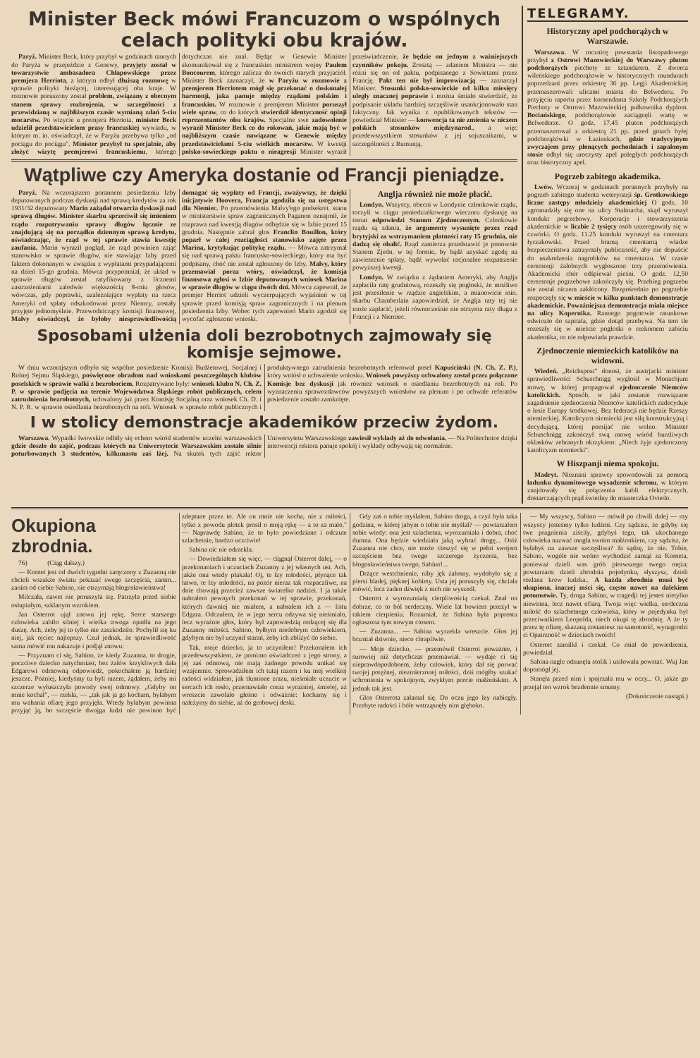Minister Beck mówi Francuzom o wspólnych celach polityki obu krajów.
Paryż. Minister Beck, który przybył w godzinach rannych do Paryża w przejeździe z Genewy, przyjęty został w towarzystwie ambasadora Chłapowskiego przez premjera Herriota, z którym odbył dłuższą rozmowę w sprawie polityki bieżącej, interesującej oba kraje. W rozmowie poruszony został problem, związany z obecnym stanem sprawy rozbrojenia, w szczególności z przewidzianą w najbliższym czasie wymianą zdań 5-ciu mocarstw. Po wizycie u premjera Herriota, minister Beck udzielił przedstawicielom prasy francuskiej wywiadu, w którym m. in. oświadczył, że w Paryżu przebywa tylko „od pociągu do pociągu". Minister przybył tu specjalnie, aby złożyć wizytę premjerowi francuskiemu, którego dotychczas nie znał. Będąc w Genewie Minister skomunikował się z francuskim ministrem wojny Paulem Boncourem, którego zalicza do swoich starych przyjaciół. Minister Beck zaznaczył, że w Paryżu w rozmowie z premjerem Herriotem mógł się przekonać o doskonałej harmonji, jaka panuje między rządami polskim i francuskim. W rozmowie z premjerem Minister poruszył wiele spraw, co do których stwierdził identyczność opinji reprezentantów obu krajów. Specjalne swe zadowolenie wyraził Minister Beck co do rokowań, jakie mają być w najbliższym czasie nawiązane w Genewie między przedstawicielami 5-ciu wielkich mocarstw. W kwestji polsko-sowieckiego paktu o nieagresji Minister wyraził przeświadczenie, że będzie on jednym z ważniejszych czynników pokoju. Zresztą — zdaniem Ministra — nie różni się on od paktu, podpisanego z Sowietami przez Francję. Pakt ten nie był improwizacją — zaznaczył Minister. Stosunki polsko-sowieckie od kilku miesięcy uległy znacznej poprawie i można śmiało stwierdzić, że podpisanie układu bardziej szczęśliwie usankcjonowało stan faktyczny. Jak wynika z opublikowanych tekstów — powiedział Minister — konwencja ta nie zmienia w niczem polskich stosunków międzynarod., a więc przedewszystkiem stosunków z jej sojusznikami, w szczególności z Rumunją.
Wątpliwe czy Ameryka dostanie od Francji pieniądze.
Paryż. Na wczorajszem porannem posiedzeniu Izby deputowanych podczas dyskusji nad sprawą kredytów za rok 1931/32 deputowany Marin zażądał otwarcia dyskusji nad sprawą długów. Minister skarbu sprzeciwił się imieniem rządu rozpatrywaniu sprawy długów łącznie ze znajdującą się na porządku dziennym sprawą kredytu, oświadczając, że rząd w tej sprawie stawia kwestję zaufania. Marin wyraził pogląd, że rząd powinien zająć stanowisko w sprawie długów, nie stawiając Izby przed faktem dokonanym w związku z wypłatami przypadającemi na dzień 15-go grudnia. Mówca przypomniał, że układ w sprawie długów został ratyfikowany z licznemi zastrzeżeniami zaledwie większością 8-miu głosów, wówczas, gdy poprawki, uzależniające wypłaty na rzecz Ameryki od spłaty odszkodowań przez Niemcy, zostały przyjęte jednomyślnie. Przewodniczący komisji finansowej, Malvy oświadczył, że byłoby niesprawiedliwością domagać się wypłaty od Francji, zważywszy, że dzięki inicjatywie Hoovera, Francja zgodziła się na ustępstwa dla Niemiec. Po przemówieniu Malvy'ego podsekret. stanu w ministerstwie spraw zagranicznych Paganon oznajmił, że rozprawa nad kwestją długów odbędzie się w Izbie przed 15 grudnia. Następnie zabrał głos Franclin Bouillon, który poparł w całej rozciągłości stanowisko zajęte przez Marina, krytykując politykę rządu. — Mówca zatrzymał się nad sprawą paktu francusko-sowieckiego, który ma być podpisany, choć nie został zgłoszony do Izby. Malvy, który przemawiał poraz wtóry, oświadczył, że komisja finansowa zgłosi w Izbie deputowanych wniosek Marina w sprawie długów w ciągu dwóch dni. Mówca zapewnił, że premjer Herriot udzieli wyczerpujących wyjaśnień w tej sprawie przed komisją spraw zagranicznych i na plenum posiedzenia Izby. Wobec tych zapewnień Marin zgodził się wycofać zgłoszone wnioski.
Anglja również nie może płacić.
Londyn. Wszyscy, obecni w Londynie członkowie rządu, toczyli w ciągu poniedziałkowego wieczoru dyskusję na temat odpowiedzi Stanom Zjednoczonym. Członkowie rządu są zdania, że argumenty wysunięte przez rząd brytyjski za wstrzymaniem płatności raty 15 grudnia, nie dadzą się obalić. Rząd zamierza przedstawić je ponownie Stanom Zjedn. w tej formie, by bądź uzyskać zgodę na zawieszenie spłaty, bądź wywołać racjonalne rozpatrzenie powyższej kwestji.
Londyn. W związku z żądaniem Ameryki, aby Anglja zapłaciła ratę grudniową, rozeszły się pogłoski, że możliwe jest przesilenie w rządzie angielskim, a mianowicie min. skarbu Chamberlain zapowiedział, że Anglja raty tej nie może zapłacić, jeżeli równocześnie nie otrzyma raty długu z Francji i z Niemiec.
Sposobami ulżenia doli bezrobotnych zajmowały się komisje sejmowe.
W dniu wczorajszym odbyło się wspólne posiedzenie Komisji Budżetowej, Socjalnej i Rolnej Sejmu Śląskiego, poświęcone obradom nad wnioskami poszczególnych klubów poselskich w sprawie walki z bezrobociem. Rozpatrywane były: wniosek klubu N. Ch. Z. P. w sprawie podjęcia na terenie Województwa Śląskiego robót publicznych, celem zatrudnienia bezrobotnych, uchwalony już przez Komisję Socjalną oraz wniosek Ch. D. i N. P. R. w sprawie osiedlania bezrobotnych na roli. Wniosek w sprawie robót publicznych i produktywnego zatrudnienia bezrobotnych referował poseł Kapuściński (N. Ch. Z. P.), który wniósł o uchwalenie wniosku. Wniosek powyższy uchwalony został przez połączone Komisje bez dyskusji jak również wniosek o osiedlaniu bezrobotnych na roli. Po wyznaczeniu sprawozdawców powyższych wniosków na plenum i po uchwale referatów posiedzenie zostało zamknięte.
I w stolicy demonstracje akademików przeciw żydom.
Warszawa. Wypadki lwowskie odbiły się echem wśród studentów uczelni warszawskich gdzie doszło do zajść, podczas których na Uniwersytecie Warszawskim zostało silnie poturbowanych 3 studentów, kilkunastu zaś lżej. Na skutek tych zajść rektor Uniwersytetu Warszawskiego zawiesił wykłady aż do odwołania. — Na Politechnice dzięki interwencji rektora panuje spokój i wykłady odbywają się normalnie.
TELEGRAMY.
Historyczny apel podchorążych w Warszawie.
Warszawa. W rocznicę powstania listopadowego przybył z Ostrowi Mazowieckiej do Warszawy pluton podchorążych piechoty ze sztandarem. Z dworca wileńskiego podchorążowie w historycznych mundurach poprzedzani przez orkiestrę 36 pp. Legji Akademickiej przemaszerowali ulicami miasta do Belwederu. Po przyjęciu raportu przez komendanta Szkoły Podchorążych Piechoty w Ostrowi Mazowieckiej pułkownika dyplom. Bociańskiego, podchorążowie zaciągnęli wartę w Belwederze. O godz. 17,45 pluton podchorążych przemaszerował z orkiestrą 21 pp. przed gmach byłej podchorążówki w Łazienkach, gdzie tradycyjnym zwyczajem przy płonących pochodniach i zapalonym stosie odbył się uroczysty apel poległych podchorążych oraz historyczny apel.
Pogrzeb zabitego akademika.
Lwów. Wczoraj w godzinach porannych przybyły na pogrzeb zabitego studenta weterynarji śp. Grotkowskiego liczne zastępy młodzieży akademickiej O godz. 10 zgromadziły się one na ulicy Stalmacha, skąd wyruszył kondukt pogrzebowy. Korporacje i stowarzyszenia akademickie w liczbie 2 tysięcy osób uszeregowały się w czwórki. O godz. 11.25 kondukt wyruszył na cmentarz łyczakowski. Przed bramą cmentarną władze bezpieczeństwa zatrzymały publiczność, aby nie dopuścić do uszkodzenia nagrobków na cmentarzu. W czasie ceremonji żałobnych wygłoszono trzy przemówienia. Akademicki chór odśpiewał pieśni. O godz. 12,50 ceremonje pogrzebowe zakończyły się. Przebieg pogrzebu nie został niczem zakłócony. Bezpośrednio po pogrzebie rozpoczęły się w mieście w kilku punktach demonstracje akademickie. Poważniejsza demonstracja miała miejsce na ulicy Kopernika. Rannego pogotowie ratunkowe odwiozło do szpitala, gdzie dotąd przebywa. Na tem tle rozeszły się w mieście pogłoski o rzekomem zabiciu akademika, co nie odpowiada prawdzie.
Zjednoczenie niemieckich katolików na widowni.
Wiedeń. „Reichspost" donosi, że austrjacki minister sprawiedliwości Schuschnigg wygłosił w Monachjum mowę, w której propagował zjednoczenie Niemców katolickich. Sposób, w jaki zostanie rozwiązane zagadnienie zjednoczenia Niemców katolickich zadecyduje o losie Europy środkowej. Bez federacji nie będzie Rzeszy niemieckiej. Katolicyzm niemiecki jest siłą konstrukcyjną i decydującą, której pomijać nie wolno. Minister Schuschnigg zakończył swą mowę wśród burzliwych oklasków zebranych okrzykiem: „Niech żyje zjednoczony katolicyzm niemiecki".
W Hiszpanji niema spokoju.
Madryt. Nieznani sprawcy spowodowali za pomocą ładunku dynamitowego wysadzenie schronu, w którym znajdowały się połączenia kabli elektrycznych, dostarczających prąd świetlny do miasteczka Oviedo.
Okupiona zbrodnia.
76) (Ciąg dalszy.)
— Kornet jest od dwóch tygodni zaręczony z Zuzanną nie chcieli wszakże światu pokazać swego szczęścia, zanim... zanim od ciebie Sabino, nie otrzymają błogosławieństwa!
Milczała, nawet nie poruszyła się. Patrzyła przed siebie osłupiałym, szklanym wzrokiem.
Jan Osterrot ujął znowu jej rękę. Serce starszego człowieka zabiło silniej i wielka trwoga opadła na jego duszę. Ach, żeby jej to tylko nie zaszkodziło. Pochylił się ku niej, jak ojciec najlepszy. Czuł jednak, że sprawiedliwość sama mówić mu nakazuje i podjął znowu:
— Przyznam ci się, Sabino, że kiedy Zuzanna, to drogie, poczciwe dziecko natychmiast, bez żalów krzykliwych dała Edgarowi odmowną odpowiedź, pokochałem ją bardziej jeszcze. Później, kiedyśmy tu byli razem, żądałem, żeby mi szczerze wyłuszczyła powody swej odmowy. „Gdyby on mnie kochał", — rzekła, — „tak jak ja go kocham, byłabym mu wahania ofiarę jego przyjęła. Wtedy byłabym powinna przyjąć ją, bo szczęście dwojga ludzi nie powinno być zdeptane przez to. Ale on mnie nie kocha, nie z miłości, tylko z powodu plotek prosił o moją rękę — a to za mało." — Naprawdę Sabino, że to było powiedziane i odczute szlachetnie, bardzo uczciwie!
Sabina nic nie odrzekła.
— Dowiedziałem się więc, — ciągnął Osterrot dalej, — o przekonaniach i uczuciach Zuzanny z jej własnych ust. Ach, jakże ona wtedy płakała! Oj, te łzy młodości, płynące tak łatwo, te łzy młodości, na pozór nieraz tak rozpaczliwe, na dnie chowają przecież zawsze światełko nadziei. I ja także nabrałem pewnych przekonań w tej sprawie, przekonań, których dawniej nie miałem, a nabrałem ich z — listu Edgara. Odczułem, że w jego sercu odzywa się nieśmiało, lecz wyraźnie głos, który był zapowiedzią rodzącej się dla Zuzanny miłości. Sabino, byłbym niedobrym człowiekiem, gdybym nie był uczynił starań, żeby ich zbliżyć do siebie.
Tak, moje dziecko, ja to uczyniłem! Przekonałem ich przedewszystkiem, że pomimo oświadczeń z jego strony, a jej zaś odmową, nie mają żadnego powodu unikać się wzajemnie. Sprowadziłem ich tutaj razem i ku mej wielkiej radości widziałem, jak tłumione zrazu, nieśmiałe uczucie w sercach ich rosło, przemawiało coraz wyraźniej, śmielej, aż wreszcie zawołało głośno i odważnie: kochamy się i należymy do siebie, aż do grobowej deski.
Gdy zaś o tobie myślałem, Sabino droga, a czyż była taka godzina, w której jabym o tobie nie myślał? — powtarzałem sobie wtedy: ona jest szlachetna, wyrozumiała i dobra, choć dumna. Ona będzie wiedziała jaką wybrać drogę... Otóż Zuzanna nie chce, nie może cieszyć się w pełni swojem szczęściem bez twego szczerego życzenia, bez błogosławieństwa twego, Sabino!...
Drżące westchnienie, niby jęk żałosny, wydobyło się z piersi bladej, pięknej kobiety. Usta jej poruszyły się, chciała mówić, lecz żaden dźwięk z nich nie wyszedł.
Osterrot z wyrozumiałą cierpliwością czekał. Znał on dobrze, co to ból serdeczny. Wiele lat bowiem przeżył w takiem cierpieniu. Rozumiał, że Sabina była poprostu ogłuszona tym nowym ciosem.
— Zuzanna... — Sabina wyrzekła wreszcie. Głos jej brzmiał dziwnie, nieco chrapliwie.
— Moje dziecko, — przemówił Osterrot poważnie, i surowiej niż dotychczas przemawiał. — wydaje ci się nieprawdopodobnem, żeby człowiek, który dał się porwać twojej potężnej, niezmierzonej miłości, dziś mógłby szukać schronienia w spokojnym, zwykłym porcie małżeńskim. A jednak tak jest.
Głos Osterrota załamał się. Do oczu jego łzy nabiegły. Przebyte radości i bóle wstrząsnęły nim głęboko.
— My wszyscy, Sabino — mówił po chwili dalej — my wszyscy jesteśmy tylko ludźmi. Czy sądzisz, że gdyby się twe pragnienia ziściły, gdybyś tego, tak ukochanego człowieka nazwać mogła swoim małżonkiem, czy sądzisz, że byłabyś na zawsze szczęśliwa? Ja sądzę, że nie. Tobie, Sabino, wogóle nie wolno wychodzić zamąż za Korneta, ponieważ dzieli was grób pierwszego twego męża; powtarzam: dzieli zbrodnia pojedynku, słyszysz, dzieli rozlana krew ludzka.. A każda zbrodnia musi być okupiona, inaczej mści się, często nawet na dalekiem potomstwie. Ty, droga Sabino, w tragedji tej jesteś nietylko niewinna, lecz nawet ofiarą. Twoja więc wielka, serdeczna miłość do szlachetnego człowieka, który w pojedynku był przeciwnikiem Leopolda, niech okupi tę zbrodnię. A że ty przez tę ofiarę, skazaną zostaniesz na samotność, wynagrodzi ci Opatrzność w dzieciach twoich!
Osterort zamilkł i czekał. Co miał do powiedzenia, powiedział.
Sabina nagle odsunęła stolik i usiłowała powstać. Wuj Jan dopomógł jej.
Stanęła przed nim i spojrzała mu w oczy... O, jakże go przejął ten wzrok bezdennie smutny.
(Dokończenie nastąpi.)